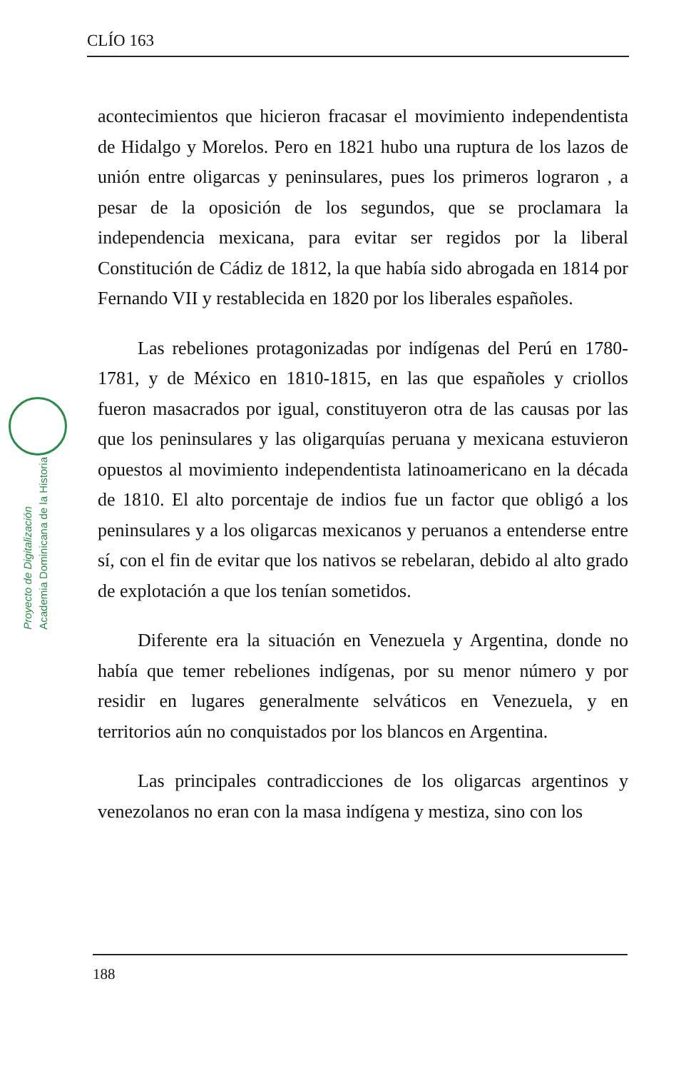CLÍO 163
Proyecto de Digitalización
Academia Dominicana de la Historia
acontecimientos que hicieron fracasar el movimiento independentista de Hidalgo y Morelos. Pero en 1821 hubo una ruptura de los lazos de unión entre oligarcas y peninsulares, pues los primeros lograron , a pesar de la oposición de los segundos, que se proclamara la independencia mexicana, para evitar ser regidos por la liberal Constitución de Cádiz de 1812, la que había sido abrogada en 1814 por Fernando VII y restablecida en 1820 por los liberales españoles.
Las rebeliones protagonizadas por indígenas del Perú en 1780-1781, y de México en 1810-1815, en las que españoles y criollos fueron masacrados por igual, constituyeron otra de las causas por las que los peninsulares y las oligarquías peruana y mexicana estuvieron opuestos al movimiento independentista latinoamericano en la década de 1810. El alto porcentaje de indios fue un factor que obligó a los peninsulares y a los oligarcas mexicanos y peruanos a entenderse entre sí, con el fin de evitar que los nativos se rebelaran, debido al alto grado de explotación a que los tenían sometidos.
Diferente era la situación en Venezuela y Argentina, donde no había que temer rebeliones indígenas, por su menor número y por residir en lugares generalmente selváticos en Venezuela, y en territorios aún no conquistados por los blancos en Argentina.
Las principales contradicciones de los oligarcas argentinos y venezolanos no eran con la masa indígena y mestiza, sino con los
188